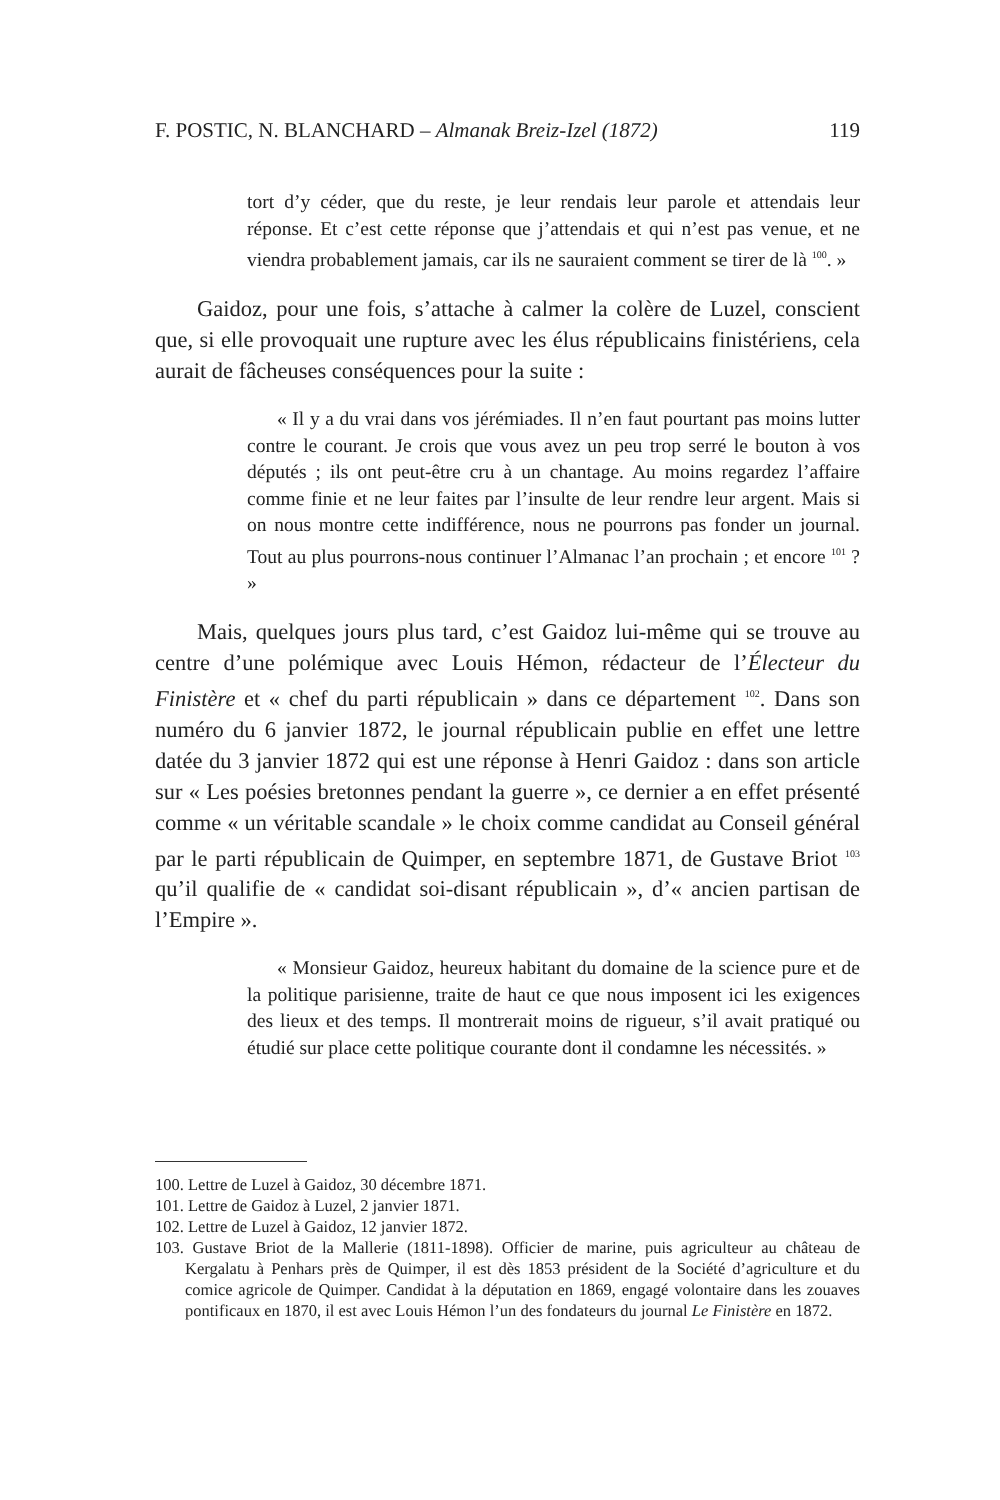F. POSTIC, N. BLANCHARD – Almanak Breiz-Izel (1872) 119
tort d’y céder, que du reste, je leur rendais leur parole et attendais leur réponse. Et c’est cette réponse que j’attendais et qui n’est pas venue, et ne viendra probablement jamais, car ils ne sauraient comment se tirer de là <sup>100</sup>. »
Gaidoz, pour une fois, s’attache à calmer la colère de Luzel, conscient que, si elle provoquait une rupture avec les élus républicains finistériens, cela aurait de fâcheuses conséquences pour la suite :
« Il y a du vrai dans vos jérémiades. Il n’en faut pourtant pas moins lutter contre le courant. Je crois que vous avez un peu trop serré le bouton à vos députés ; ils ont peut-être cru à un chantage. Au moins regardez l’affaire comme finie et ne leur faites par l’insulte de leur rendre leur argent. Mais si on nous montre cette indifférence, nous ne pourrons pas fonder un journal. Tout au plus pourrons-nous continuer l’Almanac l’an prochain ; et encore <sup>101</sup> ? »
Mais, quelques jours plus tard, c’est Gaidoz lui-même qui se trouve au centre d’une polémique avec Louis Hémon, rédacteur de l’Électeur du Finistère et « chef du parti républicain » dans ce département <sup>102</sup>. Dans son numéro du 6 janvier 1872, le journal républicain publie en effet une lettre datée du 3 janvier 1872 qui est une réponse à Henri Gaidoz : dans son article sur « Les poésies bretonnes pendant la guerre », ce dernier a en effet présenté comme « un véritable scandale » le choix comme candidat au Conseil général par le parti républicain de Quimper, en septembre 1871, de Gustave Briot <sup>103</sup> qu’il qualifie de « candidat soi-disant républicain », d’« ancien partisan de l’Empire ».
« Monsieur Gaidoz, heureux habitant du domaine de la science pure et de la politique parisienne, traite de haut ce que nous imposent ici les exigences des lieux et des temps. Il montrerait moins de rigueur, s’il avait pratiqué ou étudié sur place cette politique courante dont il condamne les nécessités. »
100. Lettre de Luzel à Gaidoz, 30 décembre 1871.
101. Lettre de Gaidoz à Luzel, 2 janvier 1871.
102. Lettre de Luzel à Gaidoz, 12 janvier 1872.
103. Gustave Briot de la Mallerie (1811-1898). Officier de marine, puis agriculteur au château de Kergalatu à Penhars près de Quimper, il est dès 1853 président de la Société d’agriculture et du comice agricole de Quimper. Candidat à la députation en 1869, engagé volontaire dans les zouaves pontificaux en 1870, il est avec Louis Hémon l’un des fondateurs du journal Le Finistère en 1872.